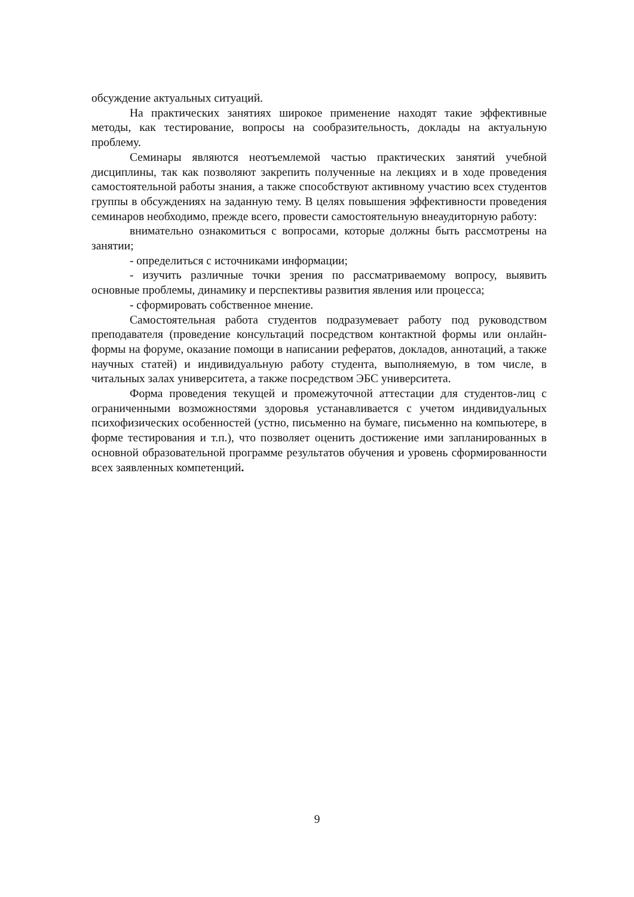обсуждение актуальных ситуаций.
На практических занятиях широкое применение находят такие эффективные методы, как тестирование, вопросы на сообразительность, доклады на актуальную проблему.
Семинары являются неотъемлемой частью практических занятий учебной дисциплины, так как позволяют закрепить полученные на лекциях и в ходе проведения самостоятельной работы знания, а также способствуют активному участию всех студентов группы в обсуждениях на заданную тему. В целях повышения эффективности проведения семинаров необходимо, прежде всего, провести самостоятельную внеаудиторную работу:
внимательно ознакомиться с вопросами, которые должны быть рассмотрены на занятии;
- определиться с источниками информации;
- изучить различные точки зрения по рассматриваемому вопросу, выявить основные проблемы, динамику и перспективы развития явления или процесса;
- сформировать собственное мнение.
Самостоятельная работа студентов подразумевает работу под руководством преподавателя (проведение консультаций посредством контактной формы или онлайн-формы на форуме, оказание помощи в написании рефератов, докладов, аннотаций, а также научных статей) и индивидуальную работу студента, выполняемую, в том числе, в читальных залах университета, а также посредством ЭБС университета.
Форма проведения текущей и промежуточной аттестации для студентов-лиц с ограниченными возможностями здоровья устанавливается с учетом индивидуальных психофизических особенностей (устно, письменно на бумаге, письменно на компьютере, в форме тестирования и т.п.), что позволяет оценить достижение ими запланированных в основной образовательной программе результатов обучения и уровень сформированности всех заявленных компетенций.
9